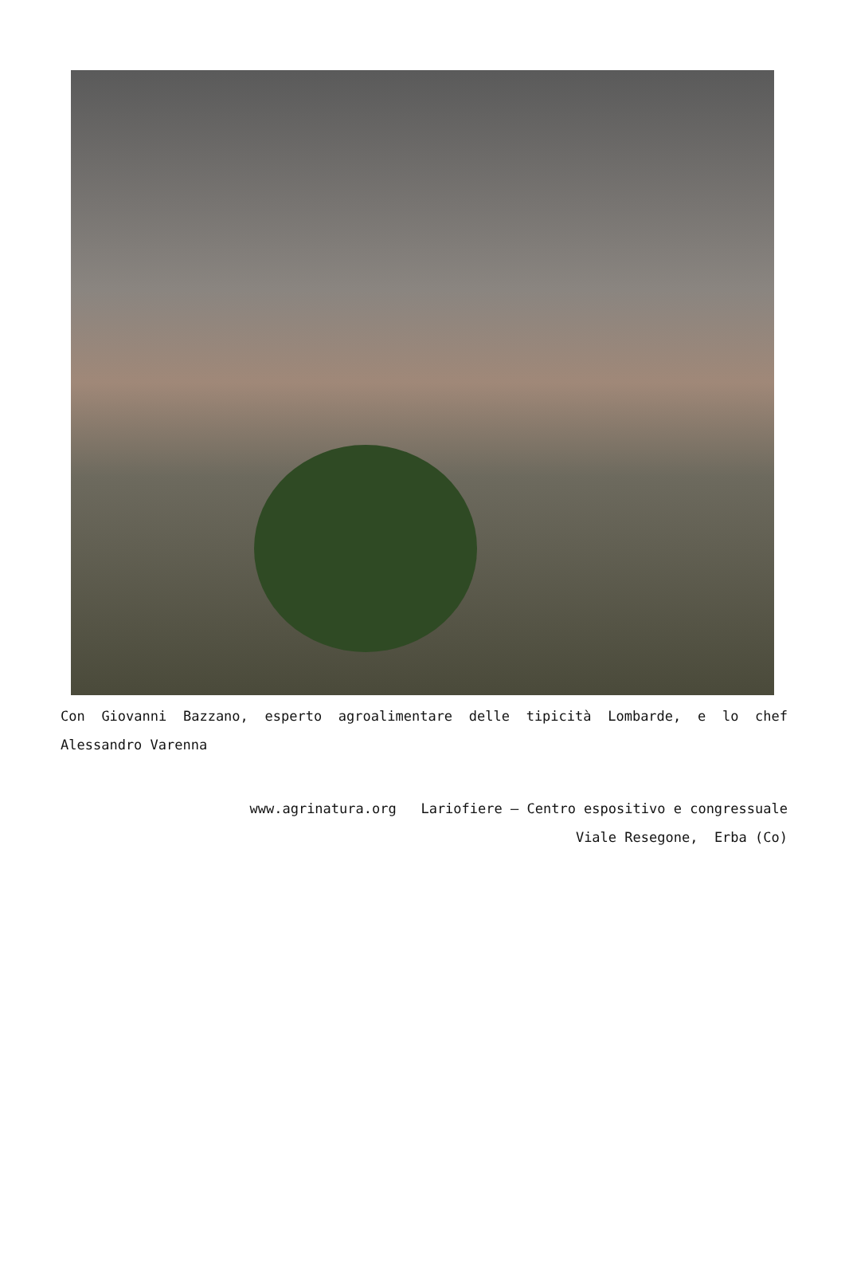Con Giovanni Bazzano, esperto agroalimentare delle tipicità Lombarde, e lo chef Alessandro Varenna
www.agrinatura.org Lariofiere – Centro espositivo e congressuale
Viale Resegone, Erba (Co)